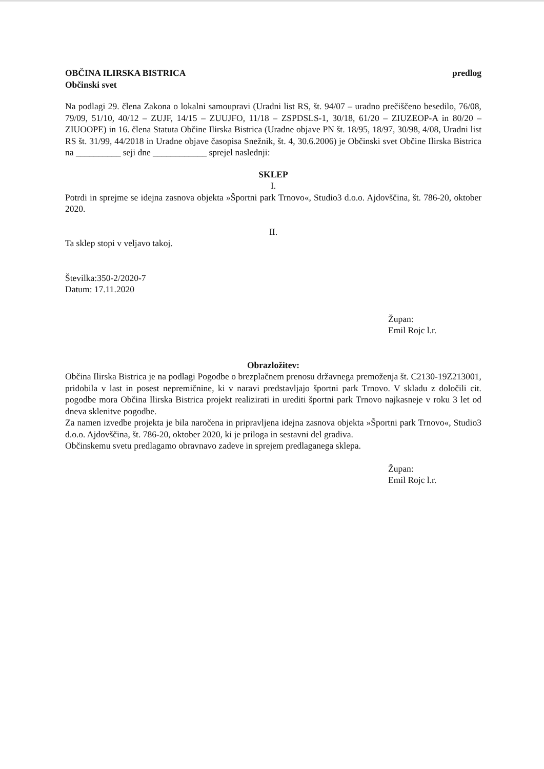OBČINA ILIRSKA BISTRICA
Občinski svet
predlog
Na podlagi 29. člena Zakona o lokalni samoupravi (Uradni list RS, št. 94/07 – uradno prečiščeno besedilo, 76/08, 79/09, 51/10, 40/12 – ZUJF, 14/15 – ZUUJFO, 11/18 – ZSPDSLS-1, 30/18, 61/20 – ZIUZEOP-A in 80/20 – ZIUOOPE) in 16. člena Statuta Občine Ilirska Bistrica (Uradne objave PN št. 18/95, 18/97, 30/98, 4/08, Uradni list RS št. 31/99, 44/2018 in Uradne objave časopisa Snežnik, št. 4, 30.6.2006) je Občinski svet Občine Ilirska Bistrica na __________ seji dne ____________ sprejel naslednji:
SKLEP
I.
Potrdi in sprejme se idejna zasnova objekta »Športni park Trnovo«, Studio3 d.o.o. Ajdovščina, št. 786-20, oktober 2020.
II.
Ta sklep stopi v veljavo takoj.
Številka:350-2/2020-7
Datum: 17.11.2020
Župan:
Emil Rojc l.r.
Obrazložitev:
Občina Ilirska Bistrica je na podlagi Pogodbe o brezplačnem prenosu državnega premoženja št. C2130-19Z213001, pridobila v last in posest nepremičnine, ki v naravi predstavljajo športni park Trnovo. V skladu z določili cit. pogodbe mora Občina Ilirska Bistrica projekt realizirati in urediti športni park Trnovo najkasneje v roku 3 let od dneva sklenitve pogodbe.
Za namen izvedbe projekta je bila naročena in pripravljena idejna zasnova objekta »Športni park Trnovo«, Studio3 d.o.o. Ajdovščina, št. 786-20, oktober 2020, ki je priloga in sestavni del gradiva.
Občinskemu svetu predlagamo obravnavo zadeve in sprejem predlaganega sklepa.
Župan:
Emil Rojc l.r.